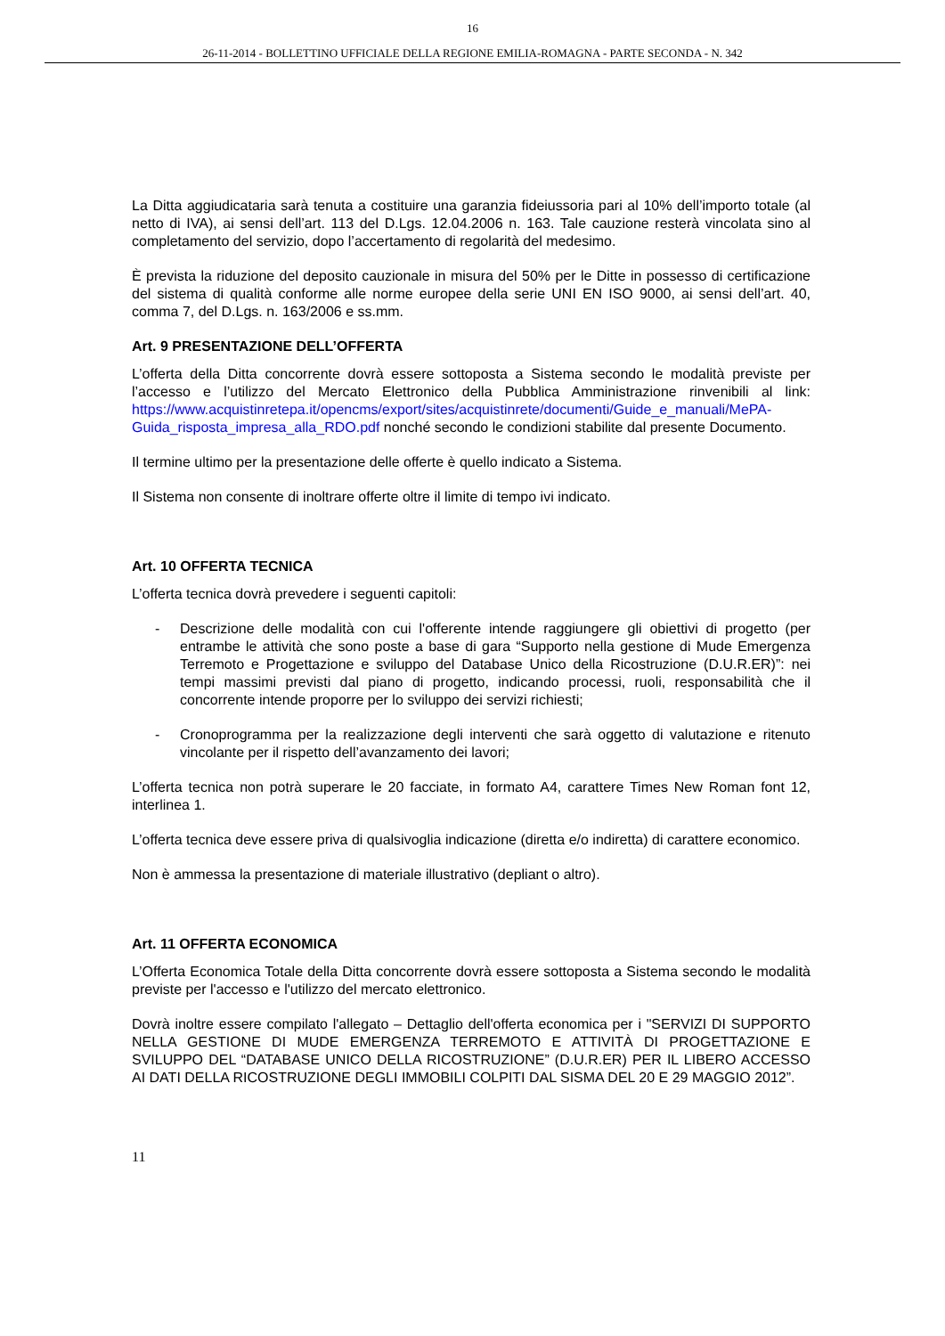16
26-11-2014 - BOLLETTINO UFFICIALE DELLA REGIONE EMILIA-ROMAGNA - PARTE SECONDA - N. 342
La Ditta aggiudicataria sarà tenuta a costituire una garanzia fideiussoria pari al 10% dell’importo totale (al netto di IVA), ai sensi dell’art. 113 del D.Lgs. 12.04.2006 n. 163. Tale cauzione resterà vincolata sino al completamento del servizio, dopo l’accertamento di regolarità del medesimo.
È prevista la riduzione del deposito cauzionale in misura del 50% per le Ditte in possesso di certificazione del sistema di qualità conforme alle norme europee della serie UNI EN ISO 9000, ai sensi dell’art. 40, comma 7, del D.Lgs. n. 163/2006 e ss.mm.
Art. 9 PRESENTAZIONE DELL’OFFERTA
L’offerta della Ditta concorrente dovrà essere sottoposta a Sistema secondo le modalità previste per l’accesso e l’utilizzo del Mercato Elettronico della Pubblica Amministrazione rinvenibili al link: https://www.acquistinretepa.it/opencms/export/sites/acquistinrete/documenti/Guide_e_manuali/MePA-Guida_risposta_impresa_alla_RDO.pdf nonché secondo le condizioni stabilite dal presente Documento.
Il termine ultimo per la presentazione delle offerte è quello indicato a Sistema.
Il Sistema non consente di inoltrare offerte oltre il limite di tempo ivi indicato.
Art. 10 OFFERTA TECNICA
L’offerta tecnica dovrà prevedere i seguenti capitoli:
- Descrizione delle modalità con cui l'offerente intende raggiungere gli obiettivi di progetto (per entrambe le attività che sono poste a base di gara “Supporto nella gestione di Mude Emergenza Terremoto e Progettazione e sviluppo del Database Unico della Ricostruzione (D.U.R.ER)”: nei tempi massimi previsti dal piano di progetto, indicando processi, ruoli, responsabilità che il concorrente intende proporre per lo sviluppo dei servizi richiesti;
- Cronoprogramma per la realizzazione degli interventi che sarà oggetto di valutazione e ritenuto vincolante per il rispetto dell’avanzamento dei lavori;
L’offerta tecnica non potrà superare le 20 facciate, in formato A4, carattere Times New Roman font 12, interlinea 1.
L’offerta tecnica deve essere priva di qualsivoglia indicazione (diretta e/o indiretta) di carattere economico.
Non è ammessa la presentazione di materiale illustrativo (depliant o altro).
Art. 11 OFFERTA ECONOMICA
L’Offerta Economica Totale della Ditta concorrente dovrà essere sottoposta a Sistema secondo le modalità previste per l'accesso e l'utilizzo del mercato elettronico.
Dovrà inoltre essere compilato l'allegato – Dettaglio dell'offerta economica per i "SERVIZI DI SUPPORTO NELLA GESTIONE DI MUDE EMERGENZA TERREMOTO E ATTIVITÀ DI PROGETTAZIONE E SVILUPPO DEL “DATABASE UNICO DELLA RICOSTRUZIONE” (D.U.R.ER) PER IL LIBERO ACCESSO AI DATI DELLA RICOSTRUZIONE DEGLI IMMOBILI COLPITI DAL SISMA DEL 20 E 29 MAGGIO 2012”.
11